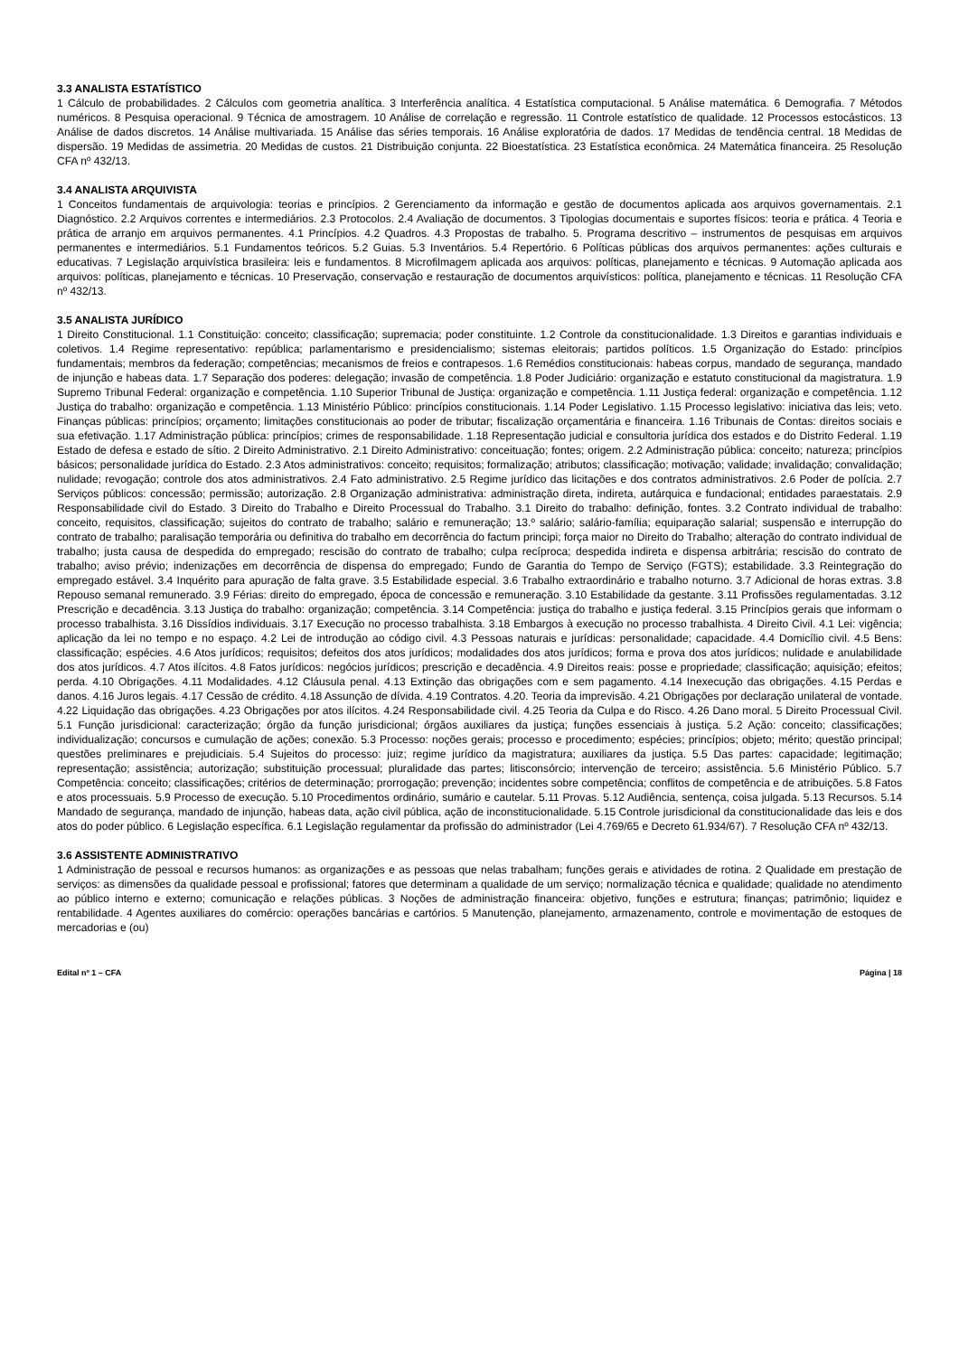3.3 ANALISTA ESTATÍSTICO
1 Cálculo de probabilidades. 2 Cálculos com geometria analítica. 3 Interferência analítica. 4 Estatística computacional. 5 Análise matemática. 6 Demografia. 7 Métodos numéricos. 8 Pesquisa operacional. 9 Técnica de amostragem. 10 Análise de correlação e regressão. 11 Controle estatístico de qualidade. 12 Processos estocásticos. 13 Análise de dados discretos. 14 Análise multivariada. 15 Análise das séries temporais. 16 Análise exploratória de dados. 17 Medidas de tendência central. 18 Medidas de dispersão. 19 Medidas de assimetria. 20 Medidas de custos. 21 Distribuição conjunta. 22 Bioestatística. 23 Estatística econômica. 24 Matemática financeira. 25 Resolução CFA nº 432/13.
3.4 ANALISTA ARQUIVISTA
1 Conceitos fundamentais de arquivologia: teorias e princípios. 2 Gerenciamento da informação e gestão de documentos aplicada aos arquivos governamentais. 2.1 Diagnóstico. 2.2 Arquivos correntes e intermediários. 2.3 Protocolos. 2.4 Avaliação de documentos. 3 Tipologias documentais e suportes físicos: teoria e prática. 4 Teoria e prática de arranjo em arquivos permanentes. 4.1 Princípios. 4.2 Quadros. 4.3 Propostas de trabalho. 5. Programa descritivo – instrumentos de pesquisas em arquivos permanentes e intermediários. 5.1 Fundamentos teóricos. 5.2 Guias. 5.3 Inventários. 5.4 Repertório. 6 Políticas públicas dos arquivos permanentes: ações culturais e educativas. 7 Legislação arquivística brasileira: leis e fundamentos. 8 Microfilmagem aplicada aos arquivos: políticas, planejamento e técnicas. 9 Automação aplicada aos arquivos: políticas, planejamento e técnicas. 10 Preservação, conservação e restauração de documentos arquivísticos: política, planejamento e técnicas. 11 Resolução CFA nº 432/13.
3.5 ANALISTA JURÍDICO
1 Direito Constitucional. 1.1 Constituição: conceito; classificação; supremacia; poder constituinte. 1.2 Controle da constitucionalidade. 1.3 Direitos e garantias individuais e coletivos. 1.4 Regime representativo: república; parlamentarismo e presidencialismo; sistemas eleitorais; partidos políticos. 1.5 Organização do Estado: princípios fundamentais; membros da federação; competências; mecanismos de freios e contrapesos. 1.6 Remédios constitucionais: habeas corpus, mandado de segurança, mandado de injunção e habeas data. 1.7 Separação dos poderes: delegação; invasão de competência. 1.8 Poder Judiciário: organização e estatuto constitucional da magistratura. 1.9 Supremo Tribunal Federal: organização e competência. 1.10 Superior Tribunal de Justiça: organização e competência. 1.11 Justiça federal: organização e competência. 1.12 Justiça do trabalho: organização e competência. 1.13 Ministério Público: princípios constitucionais. 1.14 Poder Legislativo. 1.15 Processo legislativo: iniciativa das leis; veto. Finanças públicas: princípios; orçamento; limitações constitucionais ao poder de tributar; fiscalização orçamentária e financeira. 1.16 Tribunais de Contas: direitos sociais e sua efetivação. 1.17 Administração pública: princípios; crimes de responsabilidade. 1.18 Representação judicial e consultoria jurídica dos estados e do Distrito Federal. 1.19 Estado de defesa e estado de sítio. 2 Direito Administrativo. 2.1 Direito Administrativo: conceituação; fontes; origem. 2.2 Administração pública: conceito; natureza; princípios básicos; personalidade jurídica do Estado. 2.3 Atos administrativos: conceito; requisitos; formalização; atributos; classificação; motivação; validade; invalidação; convalidação; nulidade; revogação; controle dos atos administrativos. 2.4 Fato administrativo. 2.5 Regime jurídico das licitações e dos contratos administrativos. 2.6 Poder de polícia. 2.7 Serviços públicos: concessão; permissão; autorização. 2.8 Organização administrativa: administração direta, indireta, autárquica e fundacional; entidades paraestatais. 2.9 Responsabilidade civil do Estado. 3 Direito do Trabalho e Direito Processual do Trabalho. 3.1 Direito do trabalho: definição, fontes. 3.2 Contrato individual de trabalho: conceito, requisitos, classificação; sujeitos do contrato de trabalho; salário e remuneração; 13.º salário; salário-família; equiparação salarial; suspensão e interrupção do contrato de trabalho; paralisação temporária ou definitiva do trabalho em decorrência do factum principi; força maior no Direito do Trabalho; alteração do contrato individual de trabalho; justa causa de despedida do empregado; rescisão do contrato de trabalho; culpa recíproca; despedida indireta e dispensa arbitrária; rescisão do contrato de trabalho; aviso prévio; indenizações em decorrência de dispensa do empregado; Fundo de Garantia do Tempo de Serviço (FGTS); estabilidade. 3.3 Reintegração do empregado estável. 3.4 Inquérito para apuração de falta grave. 3.5 Estabilidade especial. 3.6 Trabalho extraordinário e trabalho noturno. 3.7 Adicional de horas extras. 3.8 Repouso semanal remunerado. 3.9 Férias: direito do empregado, época de concessão e remuneração. 3.10 Estabilidade da gestante. 3.11 Profissões regulamentadas. 3.12 Prescrição e decadência. 3.13 Justiça do trabalho: organização; competência. 3.14 Competência: justiça do trabalho e justiça federal. 3.15 Princípios gerais que informam o processo trabalhista. 3.16 Dissídios individuais. 3.17 Execução no processo trabalhista. 3.18 Embargos à execução no processo trabalhista. 4 Direito Civil. 4.1 Lei: vigência; aplicação da lei no tempo e no espaço. 4.2 Lei de introdução ao código civil. 4.3 Pessoas naturais e jurídicas: personalidade; capacidade. 4.4 Domicílio civil. 4.5 Bens: classificação; espécies. 4.6 Atos jurídicos; requisitos; defeitos dos atos jurídicos; modalidades dos atos jurídicos; forma e prova dos atos jurídicos; nulidade e anulabilidade dos atos jurídicos. 4.7 Atos ilícitos. 4.8 Fatos jurídicos: negócios jurídicos; prescrição e decadência. 4.9 Direitos reais: posse e propriedade; classificação; aquisição; efeitos; perda. 4.10 Obrigações. 4.11 Modalidades. 4.12 Cláusula penal. 4.13 Extinção das obrigações com e sem pagamento. 4.14 Inexecução das obrigações. 4.15 Perdas e danos. 4.16 Juros legais. 4.17 Cessão de crédito. 4.18 Assunção de dívida. 4.19 Contratos. 4.20. Teoria da imprevisão. 4.21 Obrigações por declaração unilateral de vontade. 4.22 Liquidação das obrigações. 4.23 Obrigações por atos ilícitos. 4.24 Responsabilidade civil. 4.25 Teoria da Culpa e do Risco. 4.26 Dano moral. 5 Direito Processual Civil. 5.1 Função jurisdicional: caracterização; órgão da função jurisdicional; órgãos auxiliares da justiça; funções essenciais à justiça. 5.2 Ação: conceito; classificações; individualização; concursos e cumulação de ações; conexão. 5.3 Processo: noções gerais; processo e procedimento; espécies; princípios; objeto; mérito; questão principal; questões preliminares e prejudiciais. 5.4 Sujeitos do processo: juiz; regime jurídico da magistratura; auxiliares da justiça. 5.5 Das partes: capacidade; legitimação; representação; assistência; autorização; substituição processual; pluralidade das partes; litisconsórcio; intervenção de terceiro; assistência. 5.6 Ministério Público. 5.7 Competência: conceito; classificações; critérios de determinação; prorrogação; prevenção; incidentes sobre competência; conflitos de competência e de atribuições. 5.8 Fatos e atos processuais. 5.9 Processo de execução. 5.10 Procedimentos ordinário, sumário e cautelar. 5.11 Provas. 5.12 Audiência, sentença, coisa julgada. 5.13 Recursos. 5.14 Mandado de segurança, mandado de injunção, habeas data, ação civil pública, ação de inconstitucionalidade. 5.15 Controle jurisdicional da constitucionalidade das leis e dos atos do poder público. 6 Legislação específica. 6.1 Legislação regulamentar da profissão do administrador (Lei 4.769/65 e Decreto 61.934/67). 7 Resolução CFA nº 432/13.
3.6 ASSISTENTE ADMINISTRATIVO
1 Administração de pessoal e recursos humanos: as organizações e as pessoas que nelas trabalham; funções gerais e atividades de rotina. 2 Qualidade em prestação de serviços: as dimensões da qualidade pessoal e profissional; fatores que determinam a qualidade de um serviço; normalização técnica e qualidade; qualidade no atendimento ao público interno e externo; comunicação e relações públicas. 3 Noções de administração financeira: objetivo, funções e estrutura; finanças; patrimônio; liquidez e rentabilidade. 4 Agentes auxiliares do comércio: operações bancárias e cartórios. 5 Manutenção, planejamento, armazenamento, controle e movimentação de estoques de mercadorias e (ou)
Edital nº 1 – CFA Página | 18